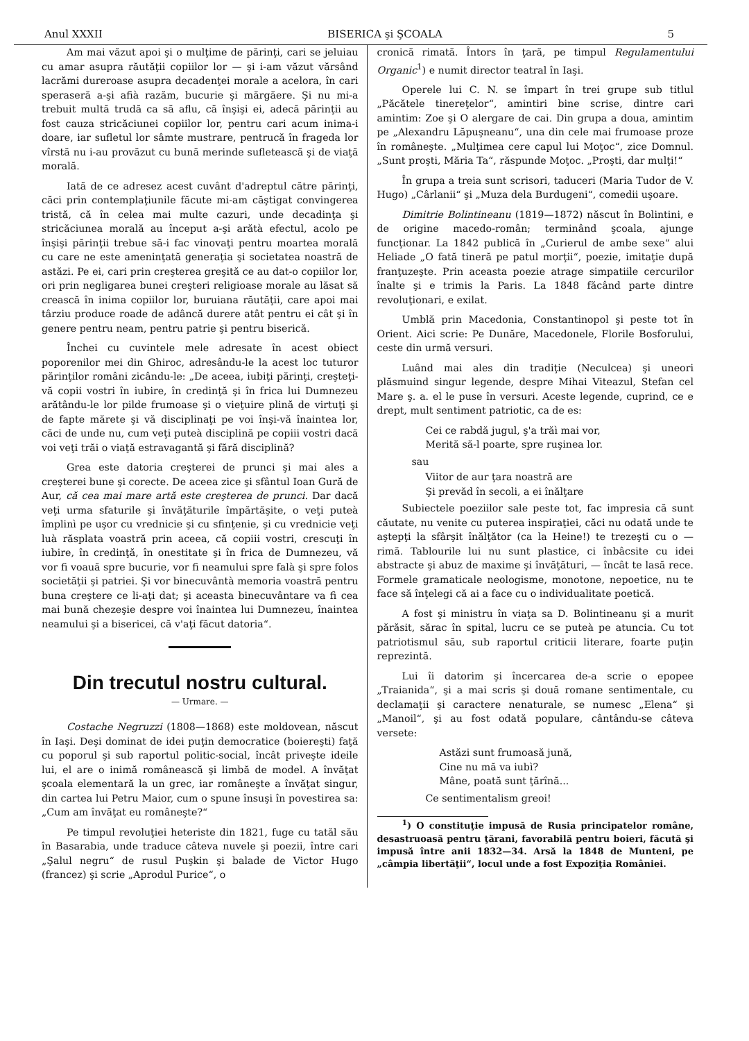Anul XXXII BISERICA şi ŞCOALA 5
Am mai văzut apoi şi o mulţime de părinţi, cari se jeluiau cu amar asupra răutăţii copiilor lor — şi i-am văzut vărsând lacrămi dureroase asupra decadenţei morale a acelora, în cari speraseră a-şi afià razăm, bucurie şi mărgăere. Şi nu mi-a trebuit multă trudă ca să aflu, că înşişi ei, adecă părinţii au fost cauza stricăciunei copiilor lor, pentru cari acum inima-i doare, iar sufletul lor sâmte mustrare, pentrucă în frageda lor vîrstă nu i-au provăzut cu bună merinde sufletească şi de viaţă morală.
Iată de ce adresez acest cuvânt d'adreptul către părinţi, căci prin contemplaţiunile făcute mi-am căştigat convingerea tristă, că în celea mai multe cazuri, unde decadinţa şi stricăciunea morală au început a-şi arătà efectul, acolo pe înşişi părinţii trebue să-i fac vinovaţi pentru moartea morală cu care ne este ameninţată generaţia şi societatea noastră de astăzi. Pe ei, cari prin creşterea greşită ce au dat-o copiilor lor, ori prin negligarea bunei creşteri religioase morale au lăsat să crească în inima copiilor lor, buruiana răutăţii, care apoi mai târziu produce roade de adâncă durere atât pentru ei cât şi în genere pentru neam, pentru patrie şi pentru biserică.
Închei cu cuvintele mele adresate în acest obiect poporenilor mei din Ghiroc, adresându-le la acest loc tuturor părinţilor români zicându-le: „De aceea, iubiţi părinţi, creşteţi-vă copii vostri în iubire, în credinţă şi în frica lui Dumnezeu arătându-le lor pilde frumoase şi o vieţuire plină de virtuţi şi de fapte mărete şi vă disciplinaţi pe voi înşi-vă înaintea lor, căci de unde nu, cum veţi puteà disciplină pe copiii vostri dacă voi veţi trăi o viaţă estravagantă şi fără disciplină?
Grea este datoria creşterei de prunci şi mai ales a creşterei bune şi corecte. De aceea zice şi sfântul Ioan Gură de Aur, că cea mai mare artă este creşterea de prunci. Dar dacă veţi urma sfaturile şi învăţăturile împărtăşite, o veţi puteà împlinì pe uşor cu vrednicie şi cu sfinţenie, şi cu vrednicie veţi luà răsplata voastră prin aceea, că copiii vostri, crescuţi în iubire, în credinţă, în onestitate şi în frica de Dumnezeu, vă vor fi voauă spre bucurie, vor fi neamului spre falà şi spre folos societăţii şi patriei. Şi vor binecuvântà memoria voastră pentru buna creştere ce li-aţi dat; şi aceasta binecuvântare va fi cea mai bună chezeşie despre voi înaintea lui Dumnezeu, înaintea neamului şi a bisericei, că v'aţi făcut datoria“.
Din trecutul nostru cultural.
— Urmare. —
Costache Negruzzi (1808—1868) este moldovean, născut în Iaşi. Deşi dominat de idei puţin democratice (boiereşti) faţă cu poporul şi sub raportul politic-social, încât priveşte ideile lui, el are o inimă românească şi limbă de model. A învăţat şcoala elementară la un grec, iar româneşte a învăţat singur, din cartea lui Petru Maior, cum o spune însuşi în povestirea sa: „Cum am învăţat eu româneşte?“
Pe timpul revoluţiei heteriste din 1821, fuge cu tatăl său în Basarabia, unde traduce câteva nuvele şi poezii, între cari „Şalul negru“ de rusul Puşkin şi balade de Victor Hugo (francez) şi scrie „Aprodul Purice“, o
cronică rimată. Întors în ţară, pe timpul Regulamentului Organic<sup>1</sup>) e numit director teatral în Iaşi.
Operele lui C. N. se împart în trei grupe sub titlul „Păcătele tinereţelor“, amintiri bine scrise, dintre cari amintim: Zoe şi O alergare de cai. Din grupa a doua, amintim pe „Alexandru Lăpuşneanu“, una din cele mai frumoase proze în româneşte. „Mulţimea cere capul lui Moţoc“, zice Domnul. „Sunt proşti, Măria Ta“, răspunde Moţoc. „Proşti, dar mulţi!“
În grupa a treia sunt scrisori, taduceri (Maria Tudor de V. Hugo) „Cârlanii“ şi „Muza dela Burdugeni“, comedii uşoare.
Dimitrie Bolintineanu (1819—1872) născut în Bolintini, e de origine macedo-român; terminând şcoala, ajunge funcţionar. La 1842 publică în „Curierul de ambe sexe“ alui Heliade „O fată tineră pe patul morţii“, poezie, imitaţie după franţuzeşte. Prin aceasta poezie atrage simpatiile cercurilor înalte şi e trimis la Paris. La 1848 făcând parte dintre revoluţionari, e exilat.
Umblă prin Macedonia, Constantinopol şi peste tot în Orient. Aici scrie: Pe Dunăre, Macedonele, Florile Bosforului, ceste din urmă versuri.
Luând mai ales din tradiţie (Neculcea) şi uneori plăsmuind singur legende, despre Mihai Viteazul, Stefan cel Mare ş. a. el le puse în versuri. Aceste legende, cuprind, ce e drept, mult sentiment patriotic, ca de es:
Cei ce rabdă jugul, ş'a trăì mai vor,
Merită să-l poarte, spre ruşinea lor.
sau
Viitor de aur ţara noastră are
Şi prevăd în secoli, a ei înălţare
Subiectele poeziilor sale peste tot, fac impresia că sunt căutate, nu venite cu puterea inspiraţiei, căci nu odată unde te aştepţi la sfârşit înălţător (ca la Heine!) te trezeşti cu o — rimă. Tablourile lui nu sunt plastice, ci înbâcsite cu idei abstracte şi abuz de maxime şi învăţături, — încât te lasă rece. Formele gramaticale neologisme, monotone, nepoetice, nu te face să înţelegi că ai a face cu o individualitate poetică.
A fost şi ministru în viaţa sa D. Bolintineanu şi a murit părăsit, sărac în spital, lucru ce se puteà pe atuncia. Cu tot patriotismul său, sub raportul criticii literare, foarte puţin reprezintă.
Lui îi datorim şi încercarea de-a scrie o epopee „Traianida“, şi a mai scris şi două romane sentimentale, cu declamaţii şi caractere nenaturale, se numesc „Elena“ şi „Manoil“, şi au fost odată populare, cântându-se câteva versete:
Astăzi sunt frumoasă jună,
Cine nu mă va iubì?
Mâne, poată sunt ţărînă...
Ce sentimentalism greoi!
<sup>1</sup>) O constituţie impusă de Rusia principatelor române, desastruoasă pentru ţărani, favorabilă pentru boieri, făcută şi impusă între anii 1832—34. Arsă la 1848 de Munteni, pe „câmpia libertăţii“, locul unde a fost Expoziţia României.